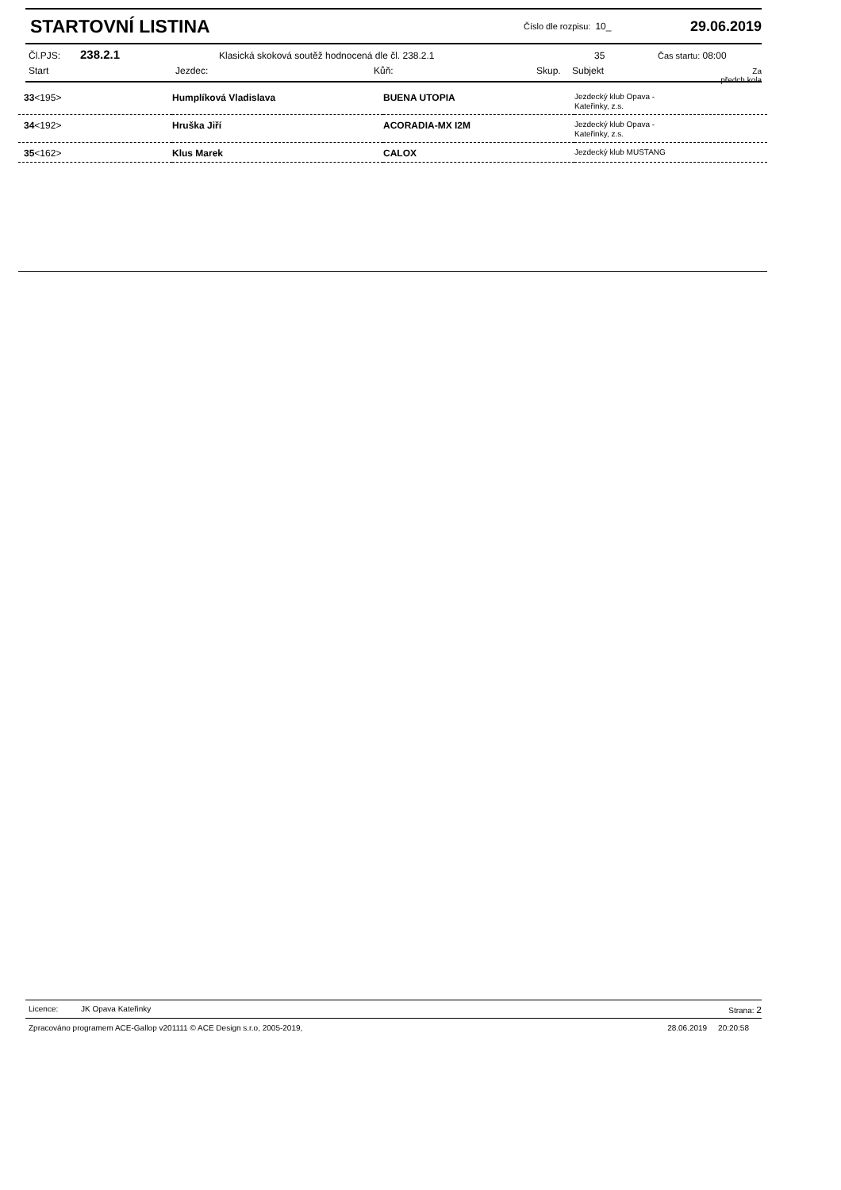STARTOVNÍ LISTINA
Číslo dle rozpisu: 10_
29.06.2019
Čl.PJS: 238.2.1 Klasická skoková soutěž hodnocená dle čl. 238.2.1 35 Čas startu: 08:00
Start Jezdec: Kůň: Skup. Subjekt Za předch.kola
| 33 <195> | Humplíková Vladislava | BUENA UTOPIA | Jezdecký klub Opava - Kateřinky, z.s. |
| 34 <192> | Hruška Jiří | ACORADIA-MX I2M | Jezdecký klub Opava - Kateřinky, z.s. |
| 35 <162> | Klus Marek | CALOX | Jezdecký klub MUSTANG |
Licence: JK Opava Kateřinky Strana: 2
Zpracováno programem ACE-Gallop v201111 © ACE Design s.r.o, 2005-2019, 28.06.2019 20:20:58